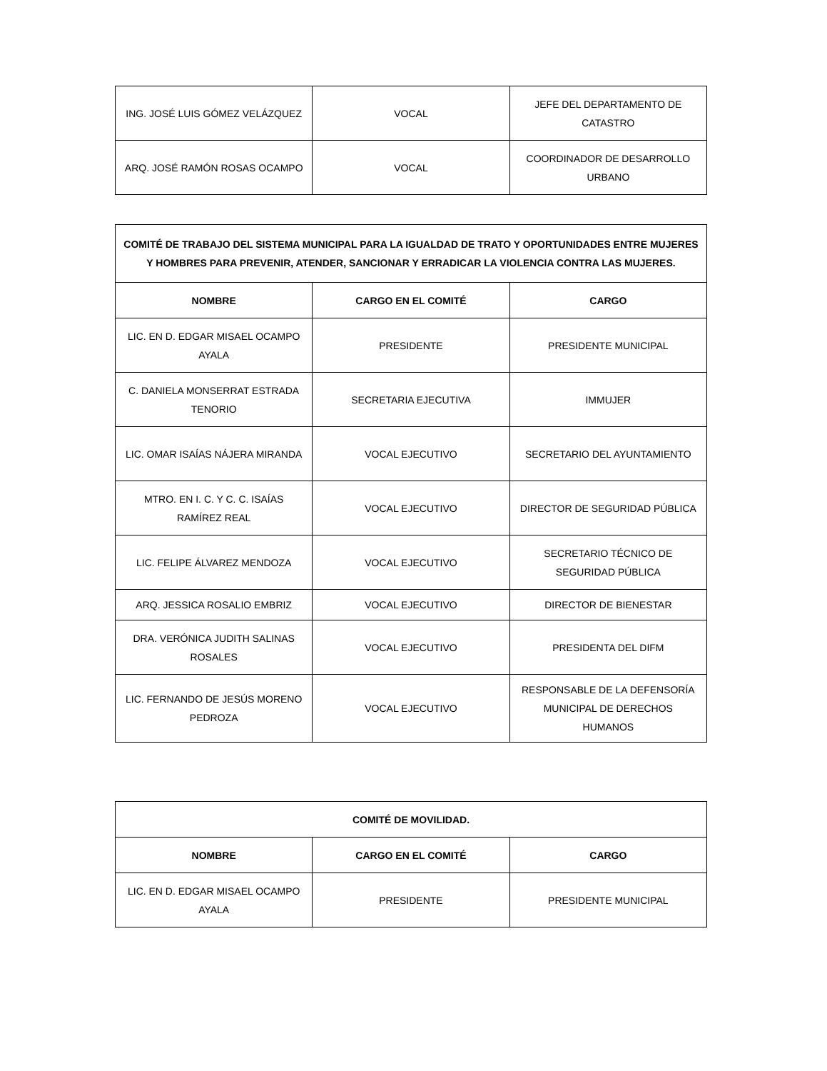| ING. JOSÉ LUIS GÓMEZ VELÁZQUEZ | VOCAL | JEFE DEL DEPARTAMENTO DE CATASTRO |
| ARQ. JOSÉ RAMÓN ROSAS OCAMPO | VOCAL | COORDINADOR DE DESARROLLO URBANO |
| COMITÉ DE TRABAJO DEL SISTEMA MUNICIPAL PARA LA IGUALDAD DE TRATO Y OPORTUNIDADES ENTRE MUJERES Y HOMBRES PARA PREVENIR, ATENDER, SANCIONAR Y ERRADICAR LA VIOLENCIA CONTRA LAS MUJERES. | | |
| --- | --- | --- |
| NOMBRE | CARGO EN EL COMITÉ | CARGO |
| LIC. EN D. EDGAR MISAEL OCAMPO AYALA | PRESIDENTE | PRESIDENTE MUNICIPAL |
| C. DANIELA MONSERRAT ESTRADA TENORIO | SECRETARIA EJECUTIVA | IMMUJER |
| LIC. OMAR ISAÍAS NÁJERA MIRANDA | VOCAL EJECUTIVO | SECRETARIO DEL AYUNTAMIENTO |
| MTRO. EN I. C. Y C. C. ISAÍAS RAMÍREZ REAL | VOCAL EJECUTIVO | DIRECTOR DE SEGURIDAD PÚBLICA |
| LIC. FELIPE ÁLVAREZ MENDOZA | VOCAL EJECUTIVO | SECRETARIO TÉCNICO DE SEGURIDAD PÚBLICA |
| ARQ. JESSICA ROSALIO EMBRIZ | VOCAL EJECUTIVO | DIRECTOR DE BIENESTAR |
| DRA. VERÓNICA JUDITH SALINAS ROSALES | VOCAL EJECUTIVO | PRESIDENTA DEL DIFM |
| LIC. FERNANDO DE JESÚS MORENO PEDROZA | VOCAL EJECUTIVO | RESPONSABLE DE LA DEFENSORÍA MUNICIPAL DE DERECHOS HUMANOS |
| COMITÉ DE MOVILIDAD. | | |
| --- | --- | --- |
| NOMBRE | CARGO EN EL COMITÉ | CARGO |
| LIC. EN D. EDGAR MISAEL OCAMPO AYALA | PRESIDENTE | PRESIDENTE MUNICIPAL |